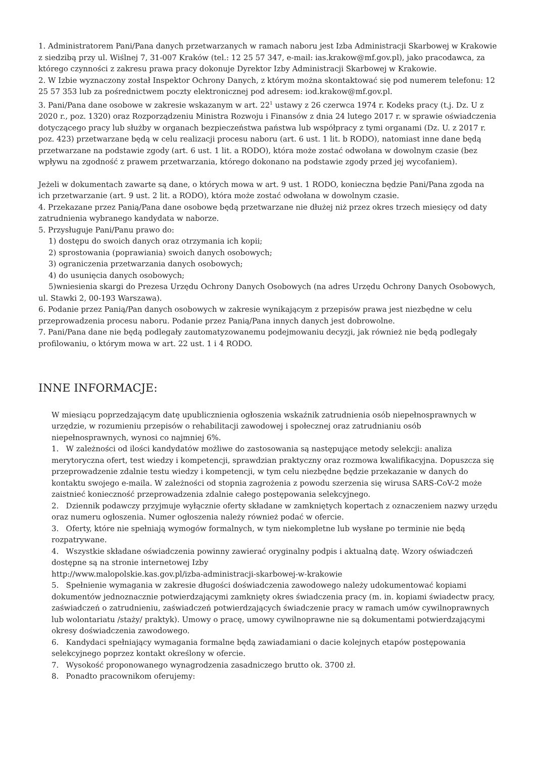1. Administratorem Pani/Pana danych przetwarzanych w ramach naboru jest Izba Administracji Skarbowej w Krakowie z siedzibą przy ul. Wiślnej 7, 31-007 Kraków (tel.: 12 25 57 347, e-mail: ias.krakow@mf.gov.pl), jako pracodawca, za którego czynności z zakresu prawa pracy dokonuje Dyrektor Izby Administracji Skarbowej w Krakowie.
2. W Izbie wyznaczony został Inspektor Ochrony Danych, z którym można skontaktować się pod numerem telefonu: 12 25 57 353 lub za pośrednictwem poczty elektronicznej pod adresem: iod.krakow@mf.gov.pl.
3. Pani/Pana dane osobowe w zakresie wskazanym w art. 22<sup>1</sup> ustawy z 26 czerwca 1974 r. Kodeks pracy (t.j. Dz. U z 2020 r., poz. 1320) oraz Rozporządzeniu Ministra Rozwoju i Finansów z dnia 24 lutego 2017 r. w sprawie oświadczenia dotyczącego pracy lub służby w organach bezpieczeństwa państwa lub współpracy z tymi organami (Dz. U. z 2017 r. poz. 423) przetwarzane będą w celu realizacji procesu naboru (art. 6 ust. 1 lit. b RODO), natomiast inne dane będą przetwarzane na podstawie zgody (art. 6 ust. 1 lit. a RODO), która może zostać odwołana w dowolnym czasie (bez wpływu na zgodność z prawem przetwarzania, którego dokonano na podstawie zgody przed jej wycofaniem).
Jeżeli w dokumentach zawarte są dane, o których mowa w art. 9 ust. 1 RODO, konieczna będzie Pani/Pana zgoda na ich przetwarzanie (art. 9 ust. 2 lit. a RODO), która może zostać odwołana w dowolnym czasie.
4. Przekazane przez Panią/Pana dane osobowe będą przetwarzane nie dłużej niż przez okres trzech miesięcy od daty zatrudnienia wybranego kandydata w naborze.
5. Przysługuje Pani/Panu prawo do:
1) dostępu do swoich danych oraz otrzymania ich kopii;
2) sprostowania (poprawiania) swoich danych osobowych;
3) ograniczenia przetwarzania danych osobowych;
4) do usunięcia danych osobowych;
5)wniesienia skargi do Prezesa Urzędu Ochrony Danych Osobowych (na adres Urzędu Ochrony Danych Osobowych, ul. Stawki 2, 00-193 Warszawa).
6. Podanie przez Panią/Pan danych osobowych w zakresie wynikającym z przepisów prawa jest niezbędne w celu przeprowadzenia procesu naboru. Podanie przez Panią/Pana innych danych jest dobrowolne.
7. Pani/Pana dane nie będą podlegały zautomatyzowanemu podejmowaniu decyzji, jak również nie będą podlegały profilowaniu, o którym mowa w art. 22 ust. 1 i 4 RODO.
INNE INFORMACJE:
W miesiącu poprzedzającym datę upublicznienia ogłoszenia wskaźnik zatrudnienia osób niepełnosprawnych w urzędzie, w rozumieniu przepisów o rehabilitacji zawodowej i społecznej oraz zatrudnianiu osób niepełnosprawnych, wynosi co najmniej 6%.
1. W zależności od ilości kandydatów możliwe do zastosowania są następujące metody selekcji: analiza merytoryczna ofert, test wiedzy i kompetencji, sprawdzian praktyczny oraz rozmowa kwalifikacyjna. Dopuszcza się przeprowadzenie zdalnie testu wiedzy i kompetencji, w tym celu niezbędne będzie przekazanie w danych do kontaktu swojego e-maila. W zależności od stopnia zagrożenia z powodu szerzenia się wirusa SARS-CoV-2 może zaistnieć konieczność przeprowadzenia zdalnie całego postępowania selekcyjnego.
2. Dziennik podawczy przyjmuje wyłącznie oferty składane w zamkniętych kopertach z oznaczeniem nazwy urzędu oraz numeru ogłoszenia. Numer ogłoszenia należy również podać w ofercie.
3. Oferty, które nie spełniają wymogów formalnych, w tym niekompletne lub wysłane po terminie nie będą rozpatrywane.
4. Wszystkie składane oświadczenia powinny zawierać oryginalny podpis i aktualną datę. Wzory oświadczeń dostępne są na stronie internetowej Izby
http://www.malopolskie.kas.gov.pl/izba-administracji-skarbowej-w-krakowie
5. Spełnienie wymagania w zakresie długości doświadczenia zawodowego należy udokumentować kopiami dokumentów jednoznacznie potwierdzającymi zamknięty okres świadczenia pracy (m. in. kopiami świadectw pracy, zaświadczeń o zatrudnieniu, zaświadczeń potwierdzających świadczenie pracy w ramach umów cywilnoprawnych lub wolontariatu /staży/ praktyk). Umowy o pracę, umowy cywilnoprawne nie są dokumentami potwierdzającymi okresy doświadczenia zawodowego.
6. Kandydaci spełniający wymagania formalne będą zawiadamiani o dacie kolejnych etapów postępowania selekcyjnego poprzez kontakt określony w ofercie.
7. Wysokość proponowanego wynagrodzenia zasadniczego brutto ok. 3700 zł.
8. Ponadto pracownikom oferujemy: